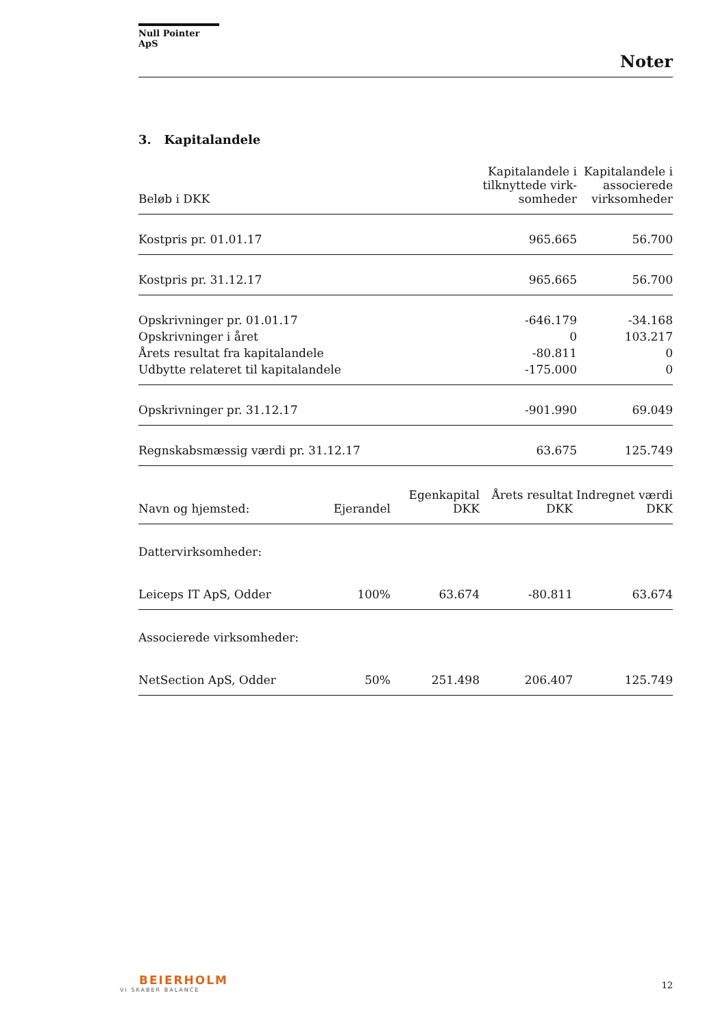Null Pointer ApS
Noter
3. Kapitalandele
| Beløb i DKK | Kapitalandele i tilknyttede virk-somheder | Kapitalandele i associerede virksomheder |
| --- | --- | --- |
| Kostpris pr. 01.01.17 | 965.665 | 56.700 |
| Kostpris pr. 31.12.17 | 965.665 | 56.700 |
| Opskrivninger pr. 01.01.17 | -646.179 | -34.168 |
| Opskrivninger i året | 0 | 103.217 |
| Årets resultat fra kapitalandele | -80.811 | 0 |
| Udbytte relateret til kapitalandele | -175.000 | 0 |
| Opskrivninger pr. 31.12.17 | -901.990 | 69.049 |
| Regnskabsmæssig værdi pr. 31.12.17 | 63.675 | 125.749 |
| Navn og hjemsted: | Ejerandel | Egenkapital DKK | Årets resultat DKK | Indregnet værdi DKK |
| --- | --- | --- | --- | --- |
| Dattervirksomheder: | | | | |
| Leiceps IT ApS, Odder | 100% | 63.674 | -80.811 | 63.674 |
| Associerede virksomheder: | | | | |
| NetSection ApS, Odder | 50% | 251.498 | 206.407 | 125.749 |
BEIERHOLM
VI SKABER BALANCE
12